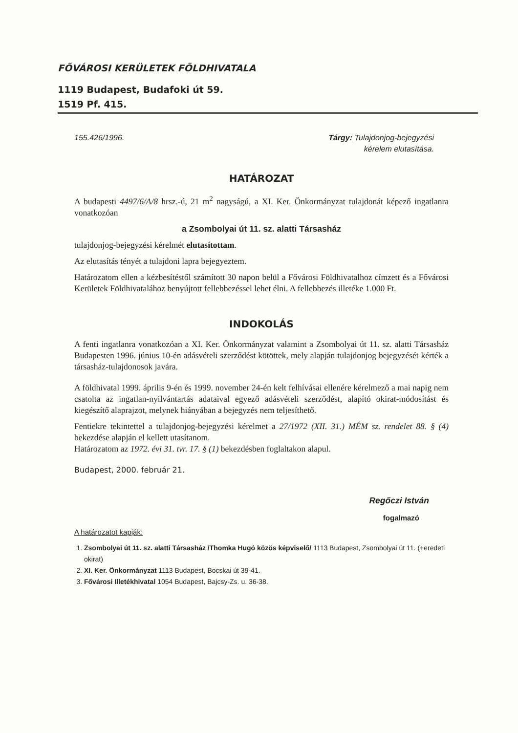FŐVÁROSI KERÜLETEK FÖLDHIVATALA
1119 Budapest, Budafoki út 59.
1519 Pf. 415.
155.426/1996. Tárgy: Tulajdonjog-bejegyzési
kérelem elutasítása.
HATÁROZAT
A budapesti 4497/6/A/8 hrsz.-ú, 21 m<sup>2</sup> nagyságú, a XI. Ker. Önkormányzat tulajdonát képező ingatlanra vonatkozóan
a Zsombolyai út 11. sz. alatti Társasház
tulajdonjog-bejegyzési kérelmét elutasítottam.
Az elutasítás tényét a tulajdoni lapra bejegyeztem.
Határozatom ellen a kézbesítéstől számított 30 napon belül a Fővárosi Földhivatalhoz címzett és a Fővárosi Kerületek Földhivatalához benyújtott fellebbezéssel lehet élni. A fellebbezés illetéke 1.000 Ft.
INDOKOLÁS
A fenti ingatlanra vonatkozóan a XI. Ker. Önkormányzat valamint a Zsombolyai út 11. sz. alatti Társasház Budapesten 1996. június 10-én adásvételi szerződést kötöttek, mely alapján tulajdonjog bejegyzését kérték a társasház-tulajdonosok javára.
A földhivatal 1999. április 9-én és 1999. november 24-én kelt felhívásai ellenére kérelmező a mai napig nem csatolta az ingatlan-nyilvántartás adataival egyező adásvételi szerződést, alapító okirat-módosítást és kiegészítő alaprajzot, melynek hiányában a bejegyzés nem teljesíthető.
Fentiekre tekintettel a tulajdonjog-bejegyzési kérelmet a 27/1972 (XII. 31.) MÉM sz. rendelet 88. § (4) bekezdése alapján el kellett utasítanom.
Határozatom az 1972. évi 31. tvr. 17. § (1) bekezdésben foglaltakon alapul.
Budapest, 2000. február 21.
Regőczi István
fogalmazó
A határozatot kapják:
1. Zsombolyai út 11. sz. alatti Társasház /Thomka Hugó közös képviselő/ 1113 Budapest, Zsombolyai út 11. (+eredeti okirat)
2. XI. Ker. Önkormányzat 1113 Budapest, Bocskai út 39-41.
3. Fővárosi Illetékhivatal 1054 Budapest, Bajcsy-Zs. u. 36-38.